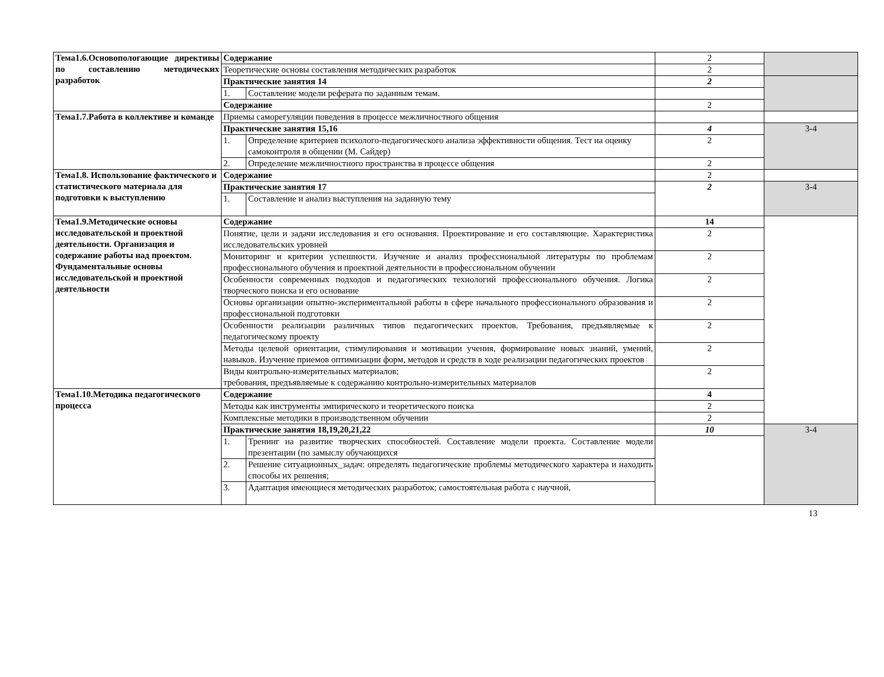| Тема1.6.Основопологающие директивы по составлению методических разработок | Содержание | | 2 | |
| | Теоретические основы составления методических разработок | | 2 | |
| | Практические занятия 14 | | 2 | |
| | 1. | Составление модели реферата по заданным темам. | | |
| | Содержание | | 2 | |
| Тема1.7.Работа в коллективе и команде | Приемы саморегуляции поведения в процессе межличностного общения | | | |
| | Практические занятия 15,16 | | 4 | 3-4 |
| | 1. | Определение критериев психолого-педагогического анализа эффективности общения. Тест на оценку самоконтроля в общении (М. Сайдер) | 2 | |
| | 2. | Определение межличностного пространства в процессе общения | 2 | |
| Тема1.8. Использование фактического и статистического материала для подготовки к выступлению | Содержание | | 2 | |
| | Практические занятия 17 | | 2 | 3-4 |
| | 1. | Составление и анализ выступления на заданную тему | | |
| Тема1.9.Методические основы исследовательской и проектной деятельности. Организация и содержание работы над проектом. Фундаментальные основы исследовательской и проектной деятельности | Содержание | | 14 | |
| | Понятие, цели и задачи исследования и его основания. Проектирование и его составляющие. Характеристика исследовательских уровней | | 2 | |
| | Мониторинг и критерии успешности. Изучение и анализ профессиональной литературы по проблемам профессионального обучения и проектной деятельности в профессиональном обучении | | 2 | |
| | Особенности современных подходов и педагогических технологий профессионального обучения. Логика творческого поиска и его основание | | 2 | |
| | Основы организации опытно-экспериментальной работы в сфере начального профессионального образования и профессиональной подготовки | | 2 | |
| | Особенности реализации различных типов педагогических проектов. Требования, предъявляемые к педагогическому проекту | | 2 | |
| | Методы целевой ориентации, стимулирования и мотивации учения, формирование новых знаний, умений, навыков. Изучение приемов оптимизации форм, методов и средств в ходе реализации педагогических проектов | | 2 | |
| | Виды контрольно-измерительных материалов; требования, предъявляемые к содержанию контрольно-измерительных материалов | | 2 | |
| Тема1.10.Методика педагогического процесса | Содержание | | 4 | |
| | Методы как инструменты эмпирического и теоретического поиска | | 2 | |
| | Комплексные методики в производственном обучении | | 2 | |
| | Практические занятия 18,19,20,21,22 | | 10 | 3-4 |
| | 1. | Тренинг на развитие творческих способностей. Составление модели проекта. Составление модели презентации (по замыслу обучающихся | | |
| | 2. | Решение ситуационных_задач: определять педагогические проблемы методического характера и находить способы их решения; | | |
| | 3. | Адаптация имеющиеся методических разработок; самостоятельная работа с научной, | | |
13